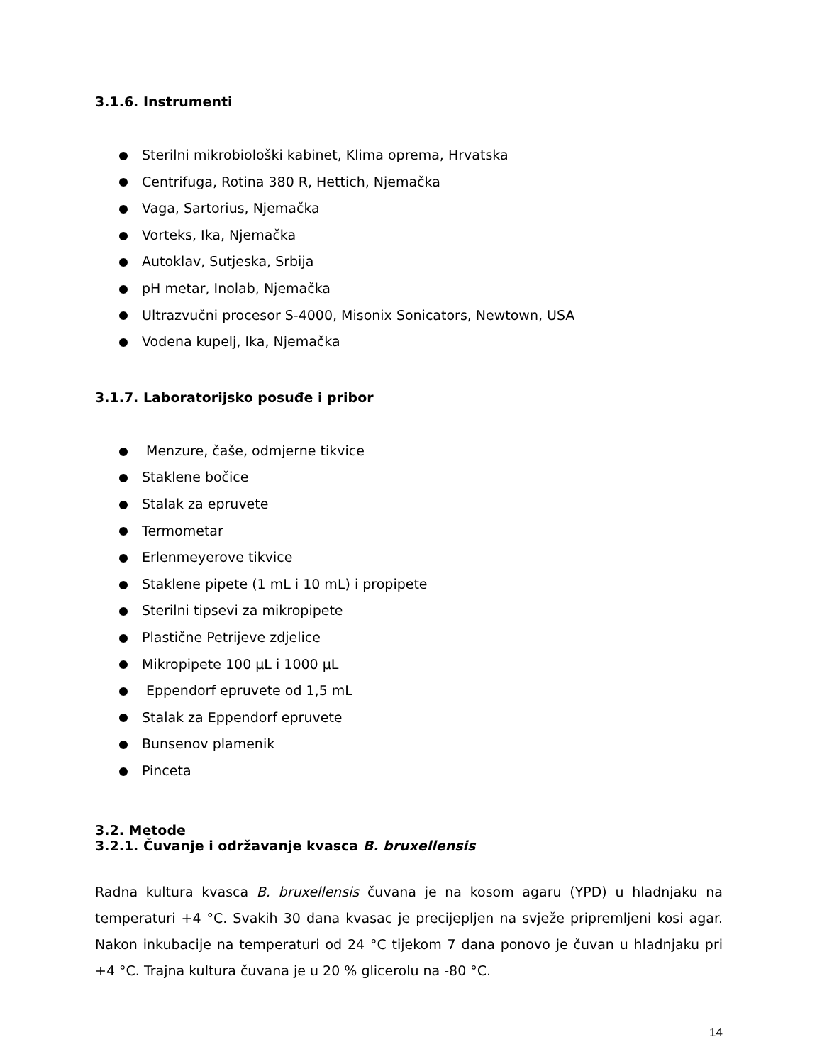3.1.6. Instrumenti
Sterilni mikrobiološki kabinet, Klima oprema, Hrvatska
Centrifuga, Rotina 380 R, Hettich, Njemačka
Vaga, Sartorius, Njemačka
Vorteks, Ika, Njemačka
Autoklav, Sutjeska, Srbija
pH metar, Inolab, Njemačka
Ultrazvučni procesor S-4000, Misonix Sonicators, Newtown, USA
Vodena kupelj, Ika, Njemačka
3.1.7. Laboratorijsko posuđe i pribor
Menzure, čaše, odmjerne tikvice
Staklene bočice
Stalak za epruvete
Termometar
Erlenmeyerove tikvice
Staklene pipete (1 mL i 10 mL) i propipete
Sterilni tipsevi za mikropipete
Plastične Petrijeve zdjelice
Mikropipete 100 µL i 1000 µL
Eppendorf epruvete od 1,5 mL
Stalak za Eppendorf epruvete
Bunsenov plamenik
Pinceta
3.2. Metode
3.2.1. Čuvanje i održavanje kvasca B. bruxellensis
Radna kultura kvasca B. bruxellensis čuvana je na kosom agaru (YPD) u hladnjaku na temperaturi +4 °C. Svakih 30 dana kvasac je precijepljen na svježe pripremljeni kosi agar. Nakon inkubacije na temperaturi od 24 °C tijekom 7 dana ponovo je čuvan u hladnjaku pri +4 °C. Trajna kultura čuvana je u 20 % glicerolu na -80 °C.
14